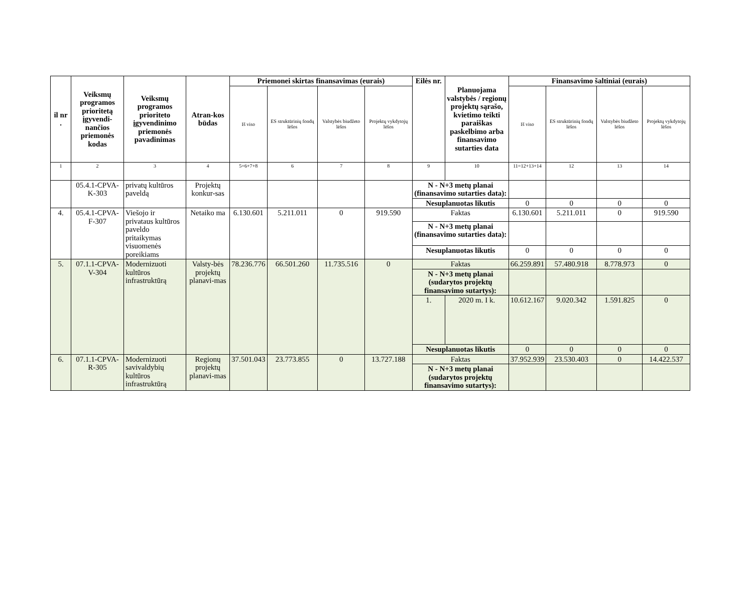| il nr . | Veiksmų programos prioritetą įgyvendi-nančios priemonės kodas | Veiksmų programos prioriteto įgyvendinimo priemonės pavadinimas | Atran-kos būdas | Priemonei skirtas finansavimas (eurais) | | | | Eilės nr. | Planuojama valstybės / regionų projektų sąrašo, kvietimo teikti paraiškas paskelbimo arba finansavimo sutarties data | Finansavimo šaltiniai (eurais) | | | |
| --- | --- | --- | --- | --- | --- | --- | --- | --- | --- | --- | --- | --- | --- |
| | | | | Iš viso | ES struktūrinių fondų lėšos | Valstybės biudžeto lėšos | Projektų vykdytojų lėšos | | | Iš viso | ES struktūrinių fondų lėšos | Valstybės biudžeto lėšos | Projektų vykdytojų lėšos |
| 1 | 2 | 3 | 4 | 5=6+7+8 | 6 | 7 | 8 | 9 | 10 | 11=12+13+14 | 12 | 13 | 14 |
| | 05.4.1-CPVA-K-303 | privatų kultūros paveldą | Projektų konkur-sas | | | | | N - N+3 metų planai (finansavimo sutarties data): | | | | | |
| | | | | | | | | Nesuplanuotas likutis | | 0 | 0 | 0 | 0 |
| 4. | 05.4.1-CPVA-F-307 | Viešojo ir privataus kultūros paveldo pritaikymas visuomenės poreikiams | Netaiko ma | 6.130.601 | 5.211.011 | 0 | 919.590 | Faktas | | 6.130.601 | 5.211.011 | 0 | 919.590 |
| | | | | | | | | N - N+3 metų planai (finansavimo sutarties data): | | | | | |
| | | | | | | | | Nesuplanuotas likutis | | 0 | 0 | 0 | 0 |
| 5. | 07.1.1-CPVA-V-304 | Modernizuoti kultūros infrastruktūrą | Valsty-bės projektų planavi-mas | 78.236.776 | 66.501.260 | 11.735.516 | 0 | Faktas | | 66.259.891 | 57.480.918 | 8.778.973 | 0 |
| | | | | | | | | N - N+3 metų planai (sudarytos projektų finansavimo sutartys): | | | | | |
| | | | | | | | | 1. | 2020 m. I k. | 10.612.167 | 9.020.342 | 1.591.825 | 0 |
| | | | | | | | | Nesuplanuotas likutis | | 0 | 0 | 0 | 0 |
| 6. | 07.1.1-CPVA-R-305 | Modernizuoti savivaldybių kultūros infrastruktūrą | Regionų projektų planavi-mas | 37.501.043 | 23.773.855 | 0 | 13.727.188 | Faktas | | 37.952.939 | 23.530.403 | 0 | 14.422.537 |
| | | | | | | | | N - N+3 metų planai (sudarytos projektų finansavimo sutartys): | | | | | |